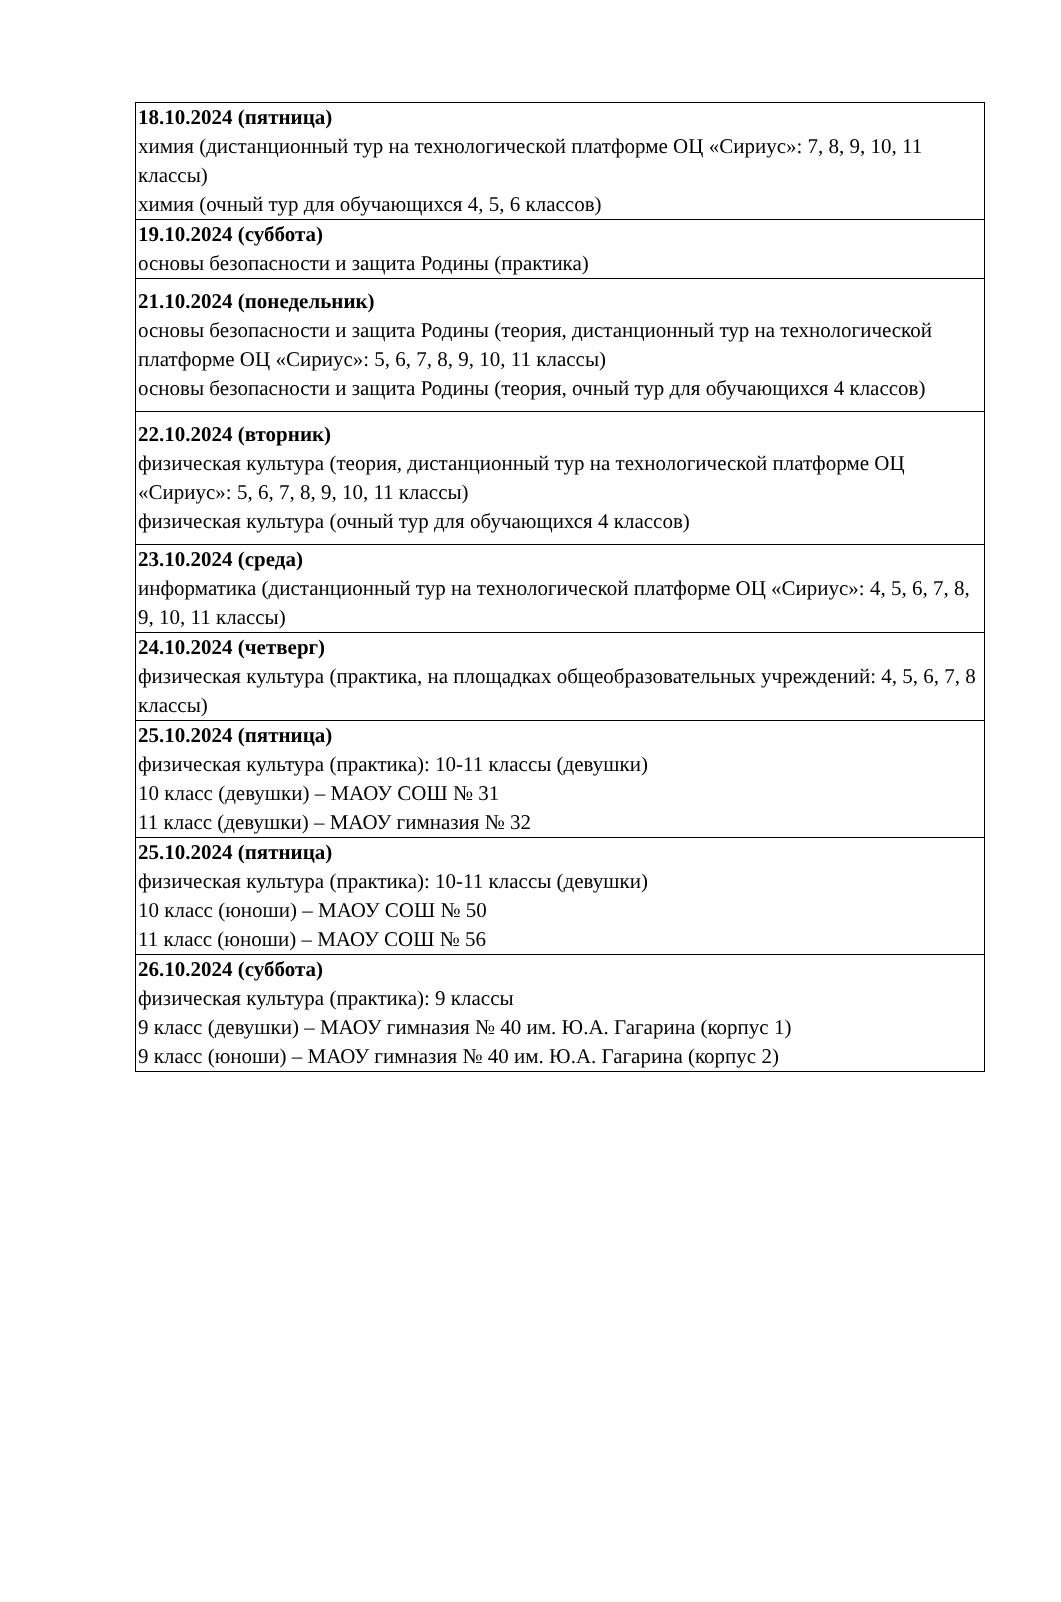| 18.10.2024 (пятница) химия (дистанционный тур на технологической платформе ОЦ «Сириус»: 7, 8, 9, 10, 11 классы) химия (очный тур для обучающихся 4, 5, 6 классов) |
| 19.10.2024 (суббота) основы безопасности и защита Родины (практика) |
| 21.10.2024 (понедельник) основы безопасности и защита Родины (теория, дистанционный тур на технологической платформе ОЦ «Сириус»: 5, 6, 7, 8, 9, 10, 11 классы) основы безопасности и защита Родины (теория, очный тур для обучающихся 4 классов) |
| 22.10.2024 (вторник) физическая культура (теория, дистанционный тур на технологической платформе ОЦ «Сириус»: 5, 6, 7, 8, 9, 10, 11 классы) физическая культура (очный тур для обучающихся 4 классов) |
| 23.10.2024 (среда) информатика (дистанционный тур на технологической платформе ОЦ «Сириус»: 4, 5, 6, 7, 8, 9, 10, 11 классы) |
| 24.10.2024 (четверг) физическая культура (практика, на площадках общеобразовательных учреждений: 4, 5, 6, 7, 8 классы) |
| 25.10.2024 (пятница) физическая культура (практика): 10-11 классы (девушки) 10 класс (девушки) – МАОУ СОШ № 31 11 класс (девушки) – МАОУ гимназия № 32 |
| 25.10.2024 (пятница) физическая культура (практика): 10-11 классы (девушки) 10 класс (юноши) – МАОУ СОШ № 50 11 класс (юноши) – МАОУ СОШ № 56 |
| 26.10.2024 (суббота) физическая культура (практика): 9 классы 9 класс (девушки) – МАОУ гимназия № 40 им. Ю.А. Гагарина (корпус 1) 9 класс (юноши) – МАОУ гимназия № 40 им. Ю.А. Гагарина (корпус 2) |